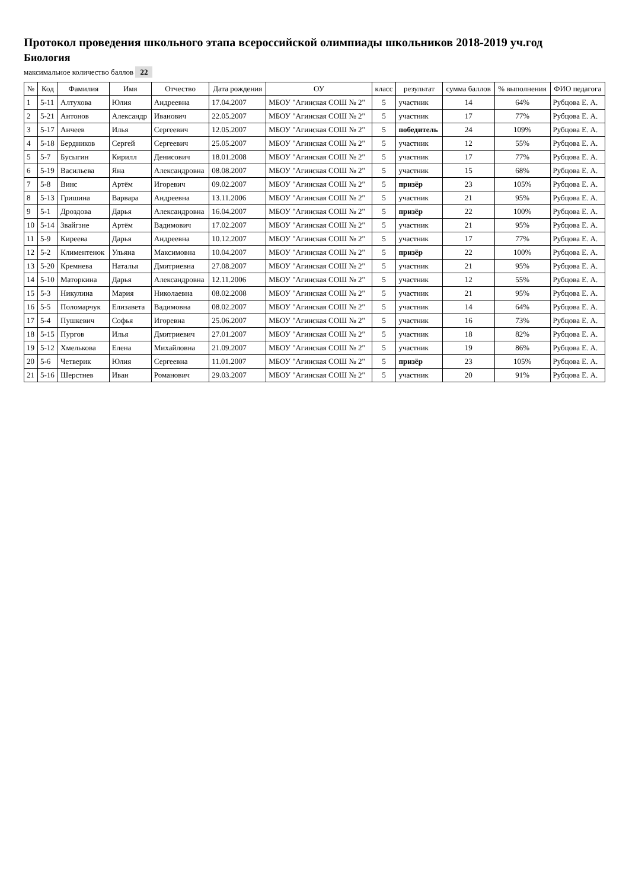Протокол проведения школьного этапа всероссийской олимпиады школьников 2018-2019 уч.год
Биология
максимальное количество баллов 22
| № | Код | Фамилия | Имя | Отчество | Дата рождения | ОУ | класс | результат | сумма баллов | % выполнения | ФИО педагога |
| --- | --- | --- | --- | --- | --- | --- | --- | --- | --- | --- | --- |
| 1 | 5-11 | Алтухова | Юлия | Андреевна | 17.04.2007 | МБОУ "Агинская СОШ № 2" | 5 | участник | 14 | 64% | Рубцова Е. А. |
| 2 | 5-21 | Антонов | Александр | Иванович | 22.05.2007 | МБОУ "Агинская СОШ № 2" | 5 | участник | 17 | 77% | Рубцова Е. А. |
| 3 | 5-17 | Анчеев | Илья | Сергеевич | 12.05.2007 | МБОУ "Агинская СОШ № 2" | 5 | победитель | 24 | 109% | Рубцова Е. А. |
| 4 | 5-18 | Бердников | Сергей | Сергеевич | 25.05.2007 | МБОУ "Агинская СОШ № 2" | 5 | участник | 12 | 55% | Рубцова Е. А. |
| 5 | 5-7 | Бусыгин | Кирилл | Денисович | 18.01.2008 | МБОУ "Агинская СОШ № 2" | 5 | участник | 17 | 77% | Рубцова Е. А. |
| 6 | 5-19 | Васильева | Яна | Александровна | 08.08.2007 | МБОУ "Агинская СОШ № 2" | 5 | участник | 15 | 68% | Рубцова Е. А. |
| 7 | 5-8 | Винс | Артём | Игоревич | 09.02.2007 | МБОУ "Агинская СОШ № 2" | 5 | призёр | 23 | 105% | Рубцова Е. А. |
| 8 | 5-13 | Гришина | Варвара | Андреевна | 13.11.2006 | МБОУ "Агинская СОШ № 2" | 5 | участник | 21 | 95% | Рубцова Е. А. |
| 9 | 5-1 | Дроздова | Дарья | Александровна | 16.04.2007 | МБОУ "Агинская СОШ № 2" | 5 | призёр | 22 | 100% | Рубцова Е. А. |
| 10 | 5-14 | Звайгзне | Артём | Вадимович | 17.02.2007 | МБОУ "Агинская СОШ № 2" | 5 | участник | 21 | 95% | Рубцова Е. А. |
| 11 | 5-9 | Киреева | Дарья | Андреевна | 10.12.2007 | МБОУ "Агинская СОШ № 2" | 5 | участник | 17 | 77% | Рубцова Е. А. |
| 12 | 5-2 | Климентенок | Ульяна | Максимовна | 10.04.2007 | МБОУ "Агинская СОШ № 2" | 5 | призёр | 22 | 100% | Рубцова Е. А. |
| 13 | 5-20 | Кремнева | Наталья | Дмитриевна | 27.08.2007 | МБОУ "Агинская СОШ № 2" | 5 | участник | 21 | 95% | Рубцова Е. А. |
| 14 | 5-10 | Маторкина | Дарья | Александровна | 12.11.2006 | МБОУ "Агинская СОШ № 2" | 5 | участник | 12 | 55% | Рубцова Е. А. |
| 15 | 5-3 | Никулина | Мария | Николаевна | 08.02.2008 | МБОУ "Агинская СОШ № 2" | 5 | участник | 21 | 95% | Рубцова Е. А. |
| 16 | 5-5 | Поломарчук | Елизавета | Вадимовна | 08.02.2007 | МБОУ "Агинская СОШ № 2" | 5 | участник | 14 | 64% | Рубцова Е. А. |
| 17 | 5-4 | Пушкевич | Софья | Игоревна | 25.06.2007 | МБОУ "Агинская СОШ № 2" | 5 | участник | 16 | 73% | Рубцова Е. А. |
| 18 | 5-15 | Пургов | Илья | Дмитриевич | 27.01.2007 | МБОУ "Агинская СОШ № 2" | 5 | участник | 18 | 82% | Рубцова Е. А. |
| 19 | 5-12 | Хмелькова | Елена | Михайловна | 21.09.2007 | МБОУ "Агинская СОШ № 2" | 5 | участник | 19 | 86% | Рубцова Е. А. |
| 20 | 5-6 | Четверик | Юлия | Сергеевна | 11.01.2007 | МБОУ "Агинская СОШ № 2" | 5 | призёр | 23 | 105% | Рубцова Е. А. |
| 21 | 5-16 | Шерстнев | Иван | Романович | 29.03.2007 | МБОУ "Агинская СОШ № 2" | 5 | участник | 20 | 91% | Рубцова Е. А. |